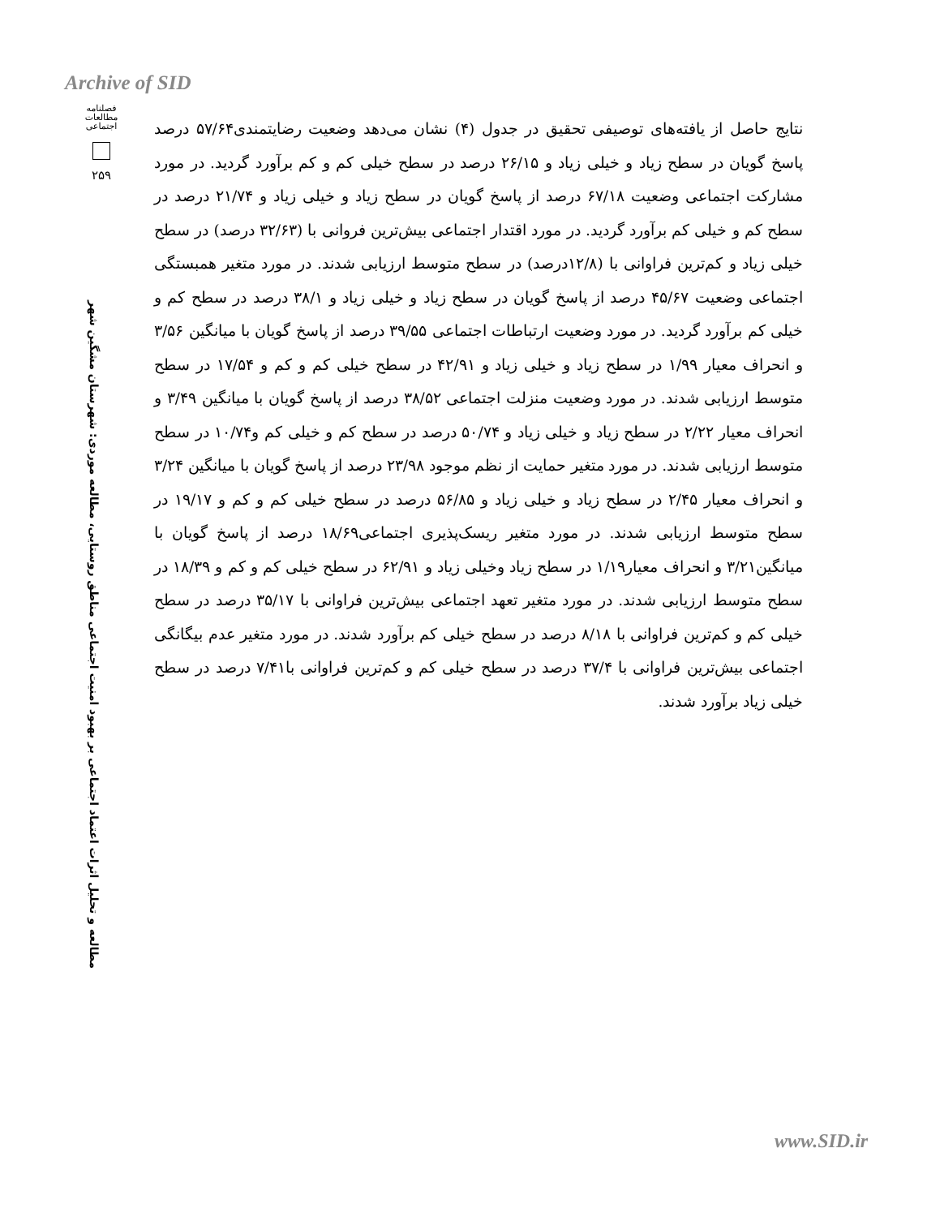Archive of SID
فصلنامه مطالعات اجتماعی
۲۵۹
مطالعه و تحلیل اثرات اعتماد اجتماعی بر بهبود امنیت اجتماعی مناطق روستایی، مطالعه موردی: شهرستان مشگین شهر
نتایج حاصل از یافته‌های توصیفی تحقیق در جدول (۴) نشان می‌دهد وضعیت رضایتمندی۵۷/۶۴ درصد پاسخ گویان در سطح زیاد و خیلی زیاد و ۲۶/۱۵ درصد در سطح خیلی کم و کم برآورد گردید. در مورد مشارکت اجتماعی وضعیت ۶۷/۱۸ درصد از پاسخ گویان در سطح زیاد و خیلی زیاد و ۲۱/۷۴ درصد در سطح کم و خیلی کم برآورد گردید. در مورد اقتدار اجتماعی بیش‌ترین فروانی با (۳۲/۶۳ درصد) در سطح خیلی زیاد و کم‌ترین فراوانی با (۱۲/۸درصد) در سطح متوسط ارزیابی شدند. در مورد متغیر همبستگی اجتماعی وضعیت ۴۵/۶۷ درصد از پاسخ گویان در سطح زیاد و خیلی زیاد و ۳۸/۱ درصد در سطح کم و خیلی کم برآورد گردید. در مورد وضعیت ارتباطات اجتماعی ۳۹/۵۵ درصد از پاسخ گویان با میانگین ۳/۵۶ و انحراف معیار ۱/۹۹ در سطح زیاد و خیلی زیاد و ۴۲/۹۱ در سطح خیلی کم و کم و ۱۷/۵۴ در سطح متوسط ارزیابی شدند. در مورد وضعیت منزلت اجتماعی ۳۸/۵۲ درصد از پاسخ گویان با میانگین ۳/۴۹ و انحراف معیار ۲/۲۲ در سطح زیاد و خیلی زیاد و ۵۰/۷۴ درصد در سطح کم و خیلی کم و۱۰/۷۴ در سطح متوسط ارزیابی شدند. در مورد متغیر حمایت از نظم موجود ۲۳/۹۸ درصد از پاسخ گویان با میانگین ۳/۲۴ و انحراف معیار ۲/۴۵ در سطح زیاد و خیلی زیاد و ۵۶/۸۵ درصد در سطح خیلی کم و کم و ۱۹/۱۷ در سطح متوسط ارزیابی شدند. در مورد متغیر ریسک‌پذیری اجتماعی۱۸/۶۹ درصد از پاسخ گویان با میانگین۳/۲۱ و انحراف معیار۱/۱۹ در سطح زیاد وخیلی زیاد و ۶۲/۹۱ در سطح خیلی کم و کم و ۱۸/۳۹ در سطح متوسط ارزیابی شدند. در مورد متغیر تعهد اجتماعی بیش‌ترین فراوانی با ۳۵/۱۷ درصد در سطح خیلی کم و کم‌ترین فراوانی با ۸/۱۸ درصد در سطح خیلی کم برآورد شدند. در مورد متغیر عدم بیگانگی اجتماعی بیش‌ترین فراوانی با ۳۷/۴ درصد در سطح خیلی کم و کم‌ترین فراوانی با۷/۴۱ درصد در سطح خیلی زیاد برآورد شدند.
www.SID.ir